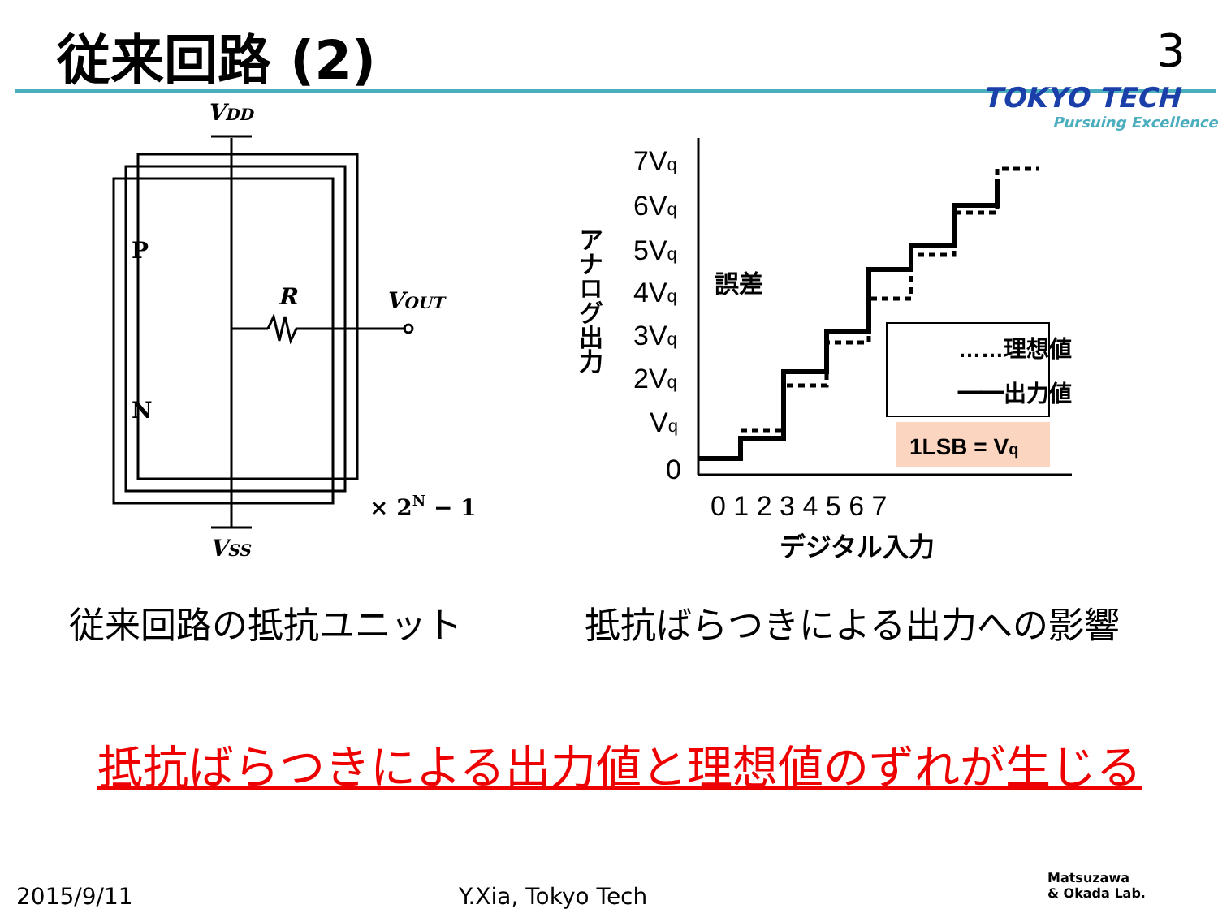従来回路 (2) 3
TOKYO TECH
Pursuing Excellence
VDD
VSS
VOUT
R
P
N
× 2N − 1
7Vq
6Vq
5Vq
4Vq
3Vq
2Vq
Vq
0
0 1 2 3 4 5 6 7
デジタル入力
アナログ出力
誤差
……理想値
━━出力値
1LSB = Vq
従来回路の抵抗ユニット 抵抗ばらつきによる出力への影響
抵抗ばらつきによる出力値と理想値のずれが生じる
2015/9/11 Y.Xia, Tokyo Tech
Matsuzawa
& Okada Lab.